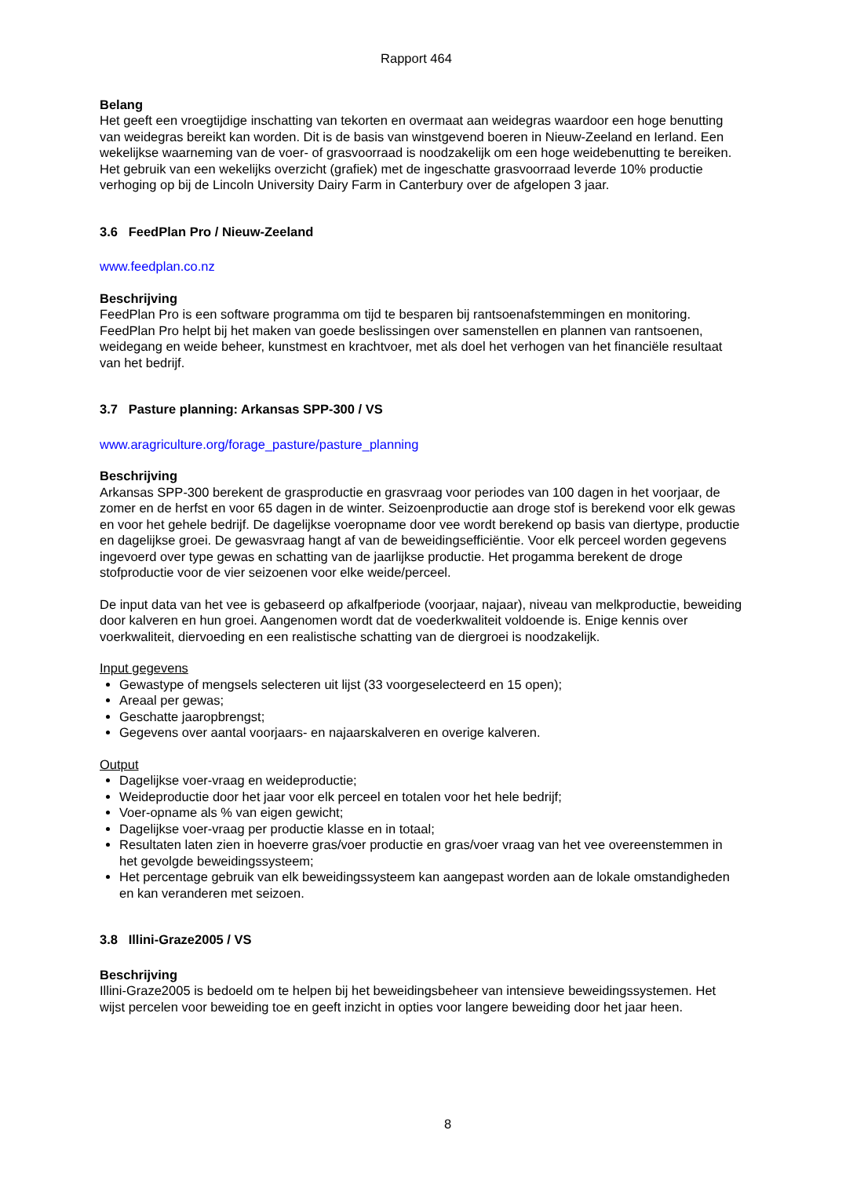Rapport 464
Belang
Het geeft een vroegtijdige inschatting van tekorten en overmaat aan weidegras waardoor een hoge benutting van weidegras bereikt kan worden. Dit is de basis van winstgevend boeren in Nieuw-Zeeland en Ierland. Een wekelijkse waarneming van de voer- of grasvoorraad is noodzakelijk om een hoge weidebenutting te bereiken. Het gebruik van een wekelijks overzicht (grafiek) met de ingeschatte grasvoorraad leverde 10% productie verhoging op bij de Lincoln University Dairy Farm in Canterbury over de afgelopen 3 jaar.
3.6 FeedPlan Pro / Nieuw-Zeeland
www.feedplan.co.nz
Beschrijving
FeedPlan Pro is een software programma om tijd te besparen bij rantsoenafstemmingen en monitoring. FeedPlan Pro helpt bij het maken van goede beslissingen over samenstellen en plannen van rantsoenen, weidegang en weide beheer, kunstmest en krachtvoer, met als doel het verhogen van het financiële resultaat van het bedrijf.
3.7 Pasture planning: Arkansas SPP-300 / VS
www.aragriculture.org/forage_pasture/pasture_planning
Beschrijving
Arkansas SPP-300 berekent de grasproductie en grasvraag voor periodes van 100 dagen in het voorjaar, de zomer en de herfst en voor 65 dagen in de winter. Seizoenproductie aan droge stof is berekend voor elk gewas en voor het gehele bedrijf. De dagelijkse voeropname door vee wordt berekend op basis van diertype, productie en dagelijkse groei. De gewasvraag hangt af van de beweidingsefficiëntie. Voor elk perceel worden gegevens ingevoerd over type gewas en schatting van de jaarlijkse productie. Het progamma berekent de droge stofproductie voor de vier seizoenen voor elke weide/perceel.
De input data van het vee is gebaseerd op afkalfperiode (voorjaar, najaar), niveau van melkproductie, beweiding door kalveren en hun groei. Aangenomen wordt dat de voederkwaliteit voldoende is. Enige kennis over voerkwaliteit, diervoeding en een realistische schatting van de diergroei is noodzakelijk.
Input gegevens
Gewastype of mengsels selecteren uit lijst (33 voorgeselecteerd en 15 open);
Areaal per gewas;
Geschatte jaaropbrengst;
Gegevens over aantal voorjaars- en najaarskalveren en overige kalveren.
Output
Dagelijkse voer-vraag en weideproductie;
Weideproductie door het jaar voor elk perceel en totalen voor het hele bedrijf;
Voer-opname als % van eigen gewicht;
Dagelijkse voer-vraag per productie klasse en in totaal;
Resultaten laten zien in hoeverre gras/voer productie en gras/voer vraag van het vee overeenstemmen in het gevolgde beweidingssysteem;
Het percentage gebruik van elk beweidingssysteem kan aangepast worden aan de lokale omstandigheden en kan veranderen met seizoen.
3.8 Illini-Graze2005 / VS
Beschrijving
Illini-Graze2005 is bedoeld om te helpen bij het beweidingsbeheer van intensieve beweidingssystemen. Het wijst percelen voor beweiding toe en geeft inzicht in opties voor langere beweiding door het jaar heen.
8